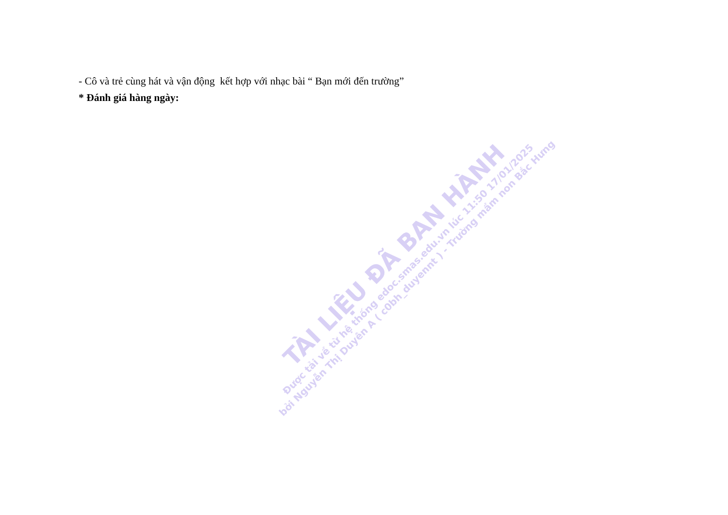- Cô và trẻ cùng hát và vận động kết hợp với nhạc bài “ Bạn mới đến trường”
* Đánh giá hàng ngày:
TÀI LIỆU ĐÃ BAN HÀNH
Được tải về từ hệ thống edoc.smas.edu.vn lúc 11:50 17/01/2025
bởi Nguyễn Thị Duyên A ( c0bh_duyennt ) - Trường mầm non Bắc Hưng